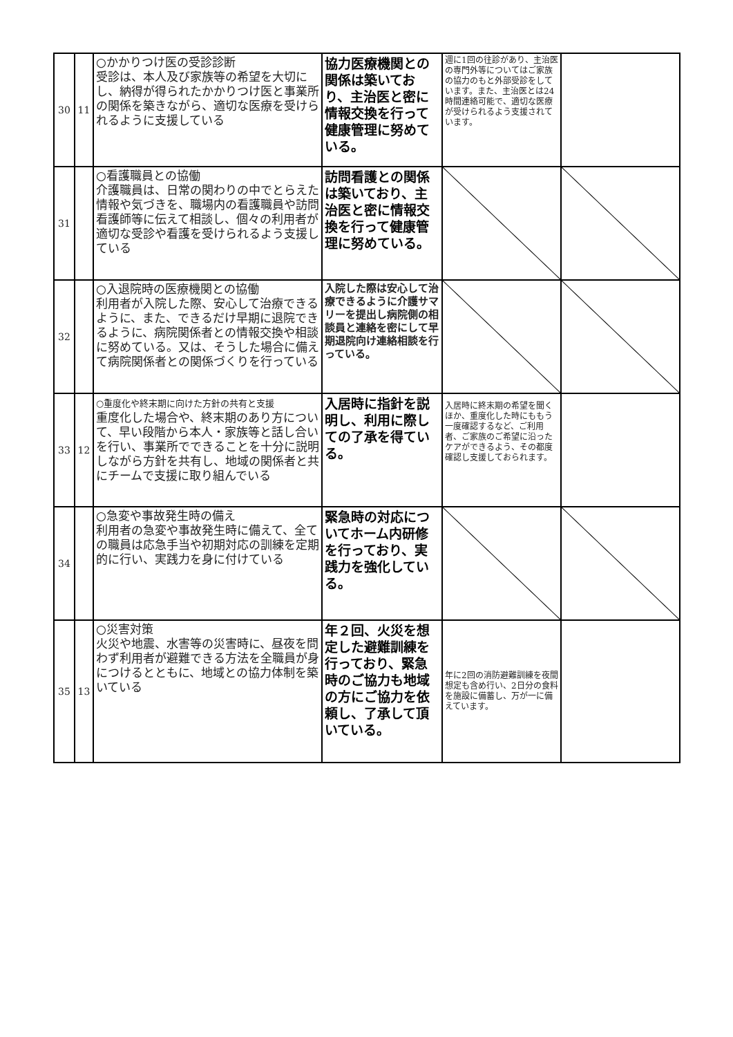| 30 | 11 | ○かかりつけ医の受診診断 受診は、本人及び家族等の希望を大切にし、納得が得られたかかりつけ医と事業所の関係を築きながら、適切な医療を受けられるように支援している | 協力医療機関との関係は築いており、主治医と密に情報交換を行って健康管理に努めている。 | 週に1回の往診があり、主治医の専門外等についてはご家族の協力のもと外部受診をしています。また、主治医とは24時間連絡可能で、適切な医療が受けられるよう支援されています。 | |
| 31 | | ○看護職員との協働 介護職員は、日常の関わりの中でとらえた情報や気づきを、職場内の看護職員や訪問看護師等に伝えて相談し、個々の利用者が適切な受診や看護を受けられるよう支援している | 訪問看護との関係は築いており、主治医と密に情報交換を行って健康管理に努めている。 | | |
| 32 | | ○入退院時の医療機関との協働 利用者が入院した際、安心して治療できるように、また、できるだけ早期に退院できるように、病院関係者との情報交換や相談に努めている。又は、そうした場合に備えて病院関係者との関係づくりを行っている | 入院した際は安心して治療できるように介護サマリーを提出し病院側の相談員と連絡を密にして早期退院向け連絡相談を行っている。 | | |
| 33 | 12 | ○重度化や終末期に向けた方針の共有と支援 重度化した場合や、終末期のあり方について、早い段階から本人・家族等と話し合いを行い、事業所でできることを十分に説明しながら方針を共有し、地域の関係者と共にチームで支援に取り組んでいる | 入居時に指針を説明し、利用に際しての了承を得ている。 | 入居時に終末期の希望を聞くほか、重度化した時にももう一度確認するなど、ご利用者、ご家族のご希望に沿ったケアができるよう、その都度確認し支援しておられます。 | |
| 34 | | ○急変や事故発生時の備え 利用者の急変や事故発生時に備えて、全ての職員は応急手当や初期対応の訓練を定期的に行い、実践力を身に付けている | 緊急時の対応についてホーム内研修を行っており、実践力を強化している。 | | |
| 35 | 13 | ○災害対策 火災や地震、水害等の災害時に、昼夜を問わず利用者が避難できる方法を全職員が身につけるとともに、地域との協力体制を築いている | 年２回、火災を想定した避難訓練を行っており、緊急時のご協力も地域の方にご協力を依頼し、了承して頂いている。 | 年に2回の消防避難訓練を夜間想定も含め行い、2日分の食料を施設に備蓄し、万が一に備えています。 | |